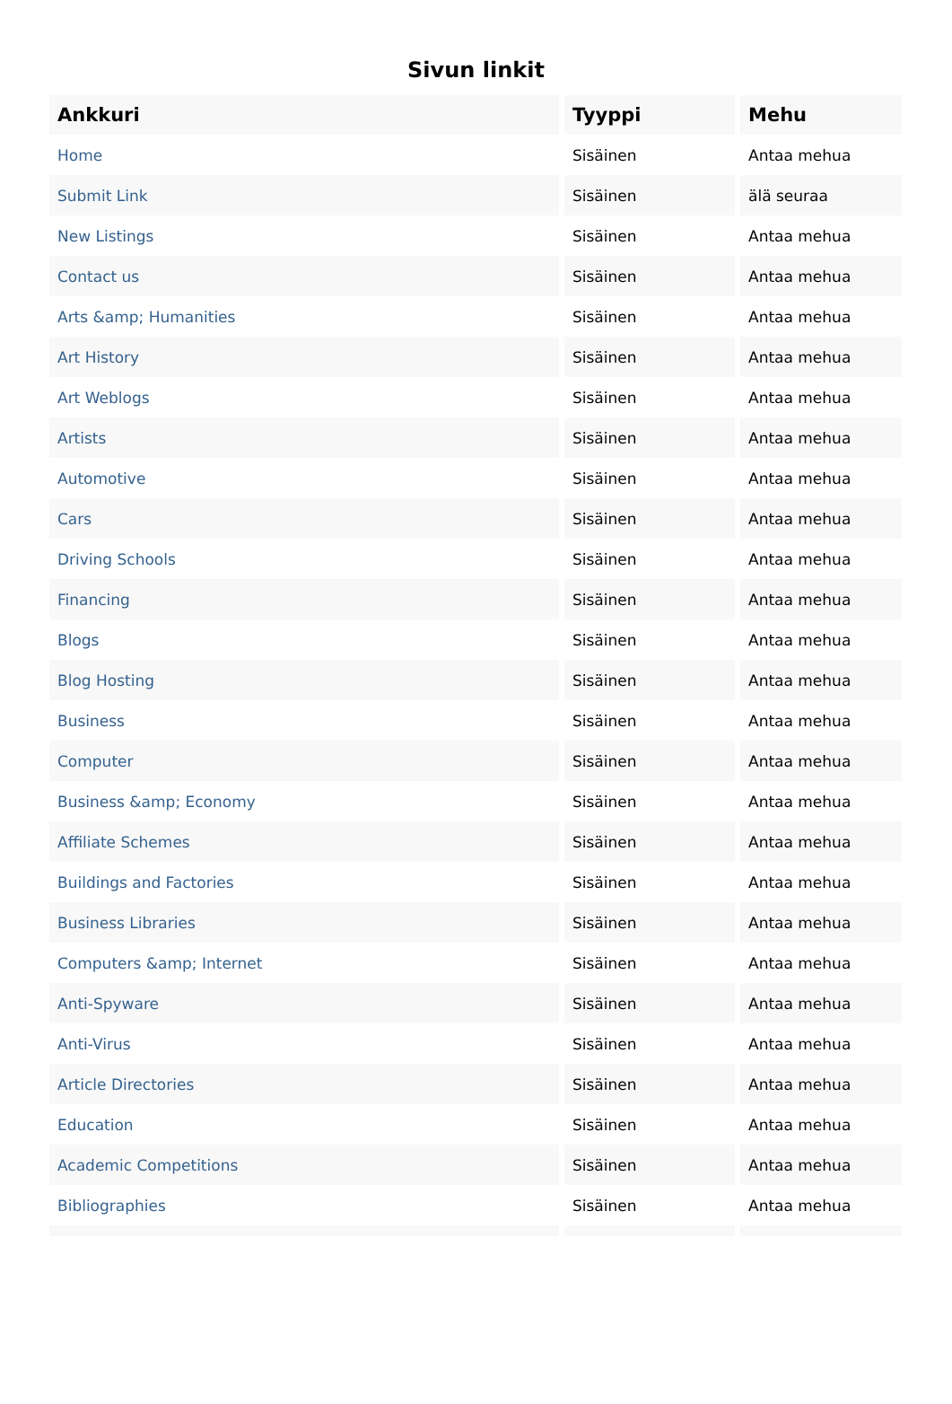Sivun linkit
| Ankkuri | Tyyppi | Mehu |
| --- | --- | --- |
| Home | Sisäinen | Antaa mehua |
| Submit Link | Sisäinen | älä seuraa |
| New Listings | Sisäinen | Antaa mehua |
| Contact us | Sisäinen | Antaa mehua |
| Arts &amp; Humanities | Sisäinen | Antaa mehua |
| Art History | Sisäinen | Antaa mehua |
| Art Weblogs | Sisäinen | Antaa mehua |
| Artists | Sisäinen | Antaa mehua |
| Automotive | Sisäinen | Antaa mehua |
| Cars | Sisäinen | Antaa mehua |
| Driving Schools | Sisäinen | Antaa mehua |
| Financing | Sisäinen | Antaa mehua |
| Blogs | Sisäinen | Antaa mehua |
| Blog Hosting | Sisäinen | Antaa mehua |
| Business | Sisäinen | Antaa mehua |
| Computer | Sisäinen | Antaa mehua |
| Business &amp; Economy | Sisäinen | Antaa mehua |
| Affiliate Schemes | Sisäinen | Antaa mehua |
| Buildings and Factories | Sisäinen | Antaa mehua |
| Business Libraries | Sisäinen | Antaa mehua |
| Computers &amp; Internet | Sisäinen | Antaa mehua |
| Anti-Spyware | Sisäinen | Antaa mehua |
| Anti-Virus | Sisäinen | Antaa mehua |
| Article Directories | Sisäinen | Antaa mehua |
| Education | Sisäinen | Antaa mehua |
| Academic Competitions | Sisäinen | Antaa mehua |
| Bibliographies | Sisäinen | Antaa mehua |